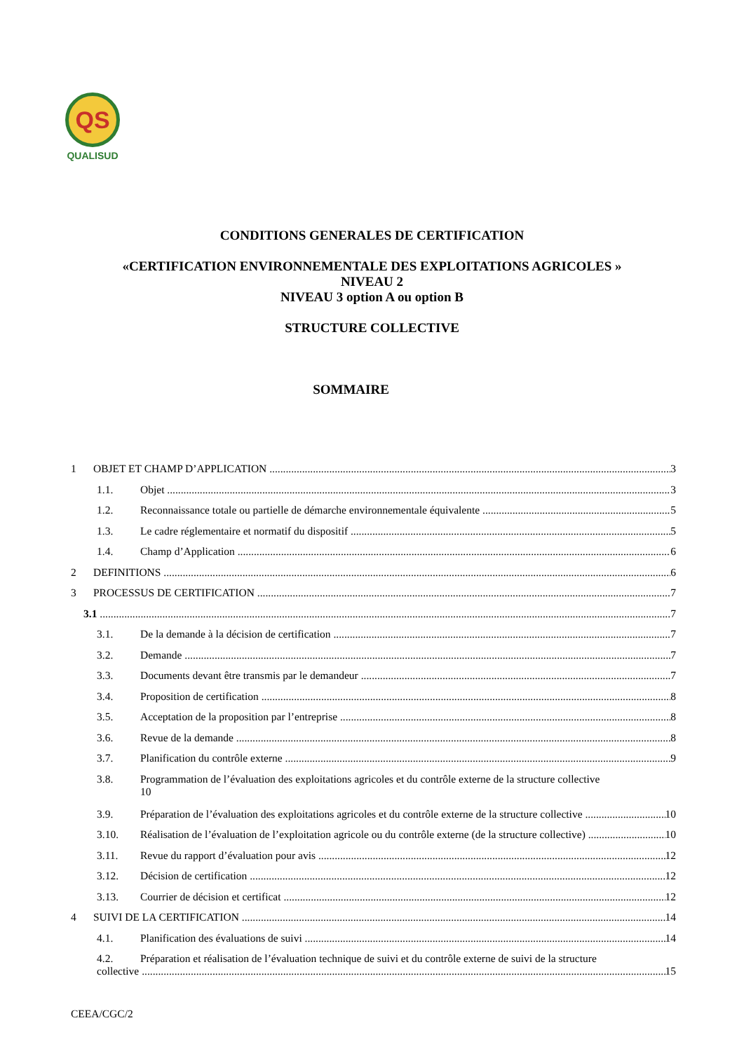QS
QUALISUD
CONDITIONS GENERALES DE CERTIFICATION
«CERTIFICATION ENVIRONNEMENTALE DES EXPLOITATIONS AGRICOLES »
NIVEAU 2
NIVEAU 3 option A ou option B
STRUCTURE COLLECTIVE
SOMMAIRE
1 OBJET ET CHAMP D’APPLICATION 3
1.1. Objet 3
1.2. Reconnaissance totale ou partielle de démarche environnementale équivalente 5
1.3. Le cadre réglementaire et normatif du dispositif 5
1.4. Champ d’Application 6
2 DEFINITIONS 6
3 PROCESSUS DE CERTIFICATION 7
3.1 7
3.1. De la demande à la décision de certification 7
3.2. Demande 7
3.3. Documents devant être transmis par le demandeur 7
3.4. Proposition de certification 8
3.5. Acceptation de la proposition par l’entreprise 8
3.6. Revue de la demande 8
3.7. Planification du contrôle externe 9
3.8. Programmation de l’évaluation des exploitations agricoles et du contrôle externe de la structure collective
10
3.9. Préparation de l’évaluation des exploitations agricoles et du contrôle externe de la structure collective 10
3.10. Réalisation de l’évaluation de l’exploitation agricole ou du contrôle externe (de la structure collective) 10
3.11. Revue du rapport d’évaluation pour avis 12
3.12. Décision de certification 12
3.13. Courrier de décision et certificat 12
4 SUIVI DE LA CERTIFICATION 14
4.1. Planification des évaluations de suivi 14
4.2. Préparation et réalisation de l’évaluation technique de suivi et du contrôle externe de suivi de la structure
collective 15
CEEA/CGC/2